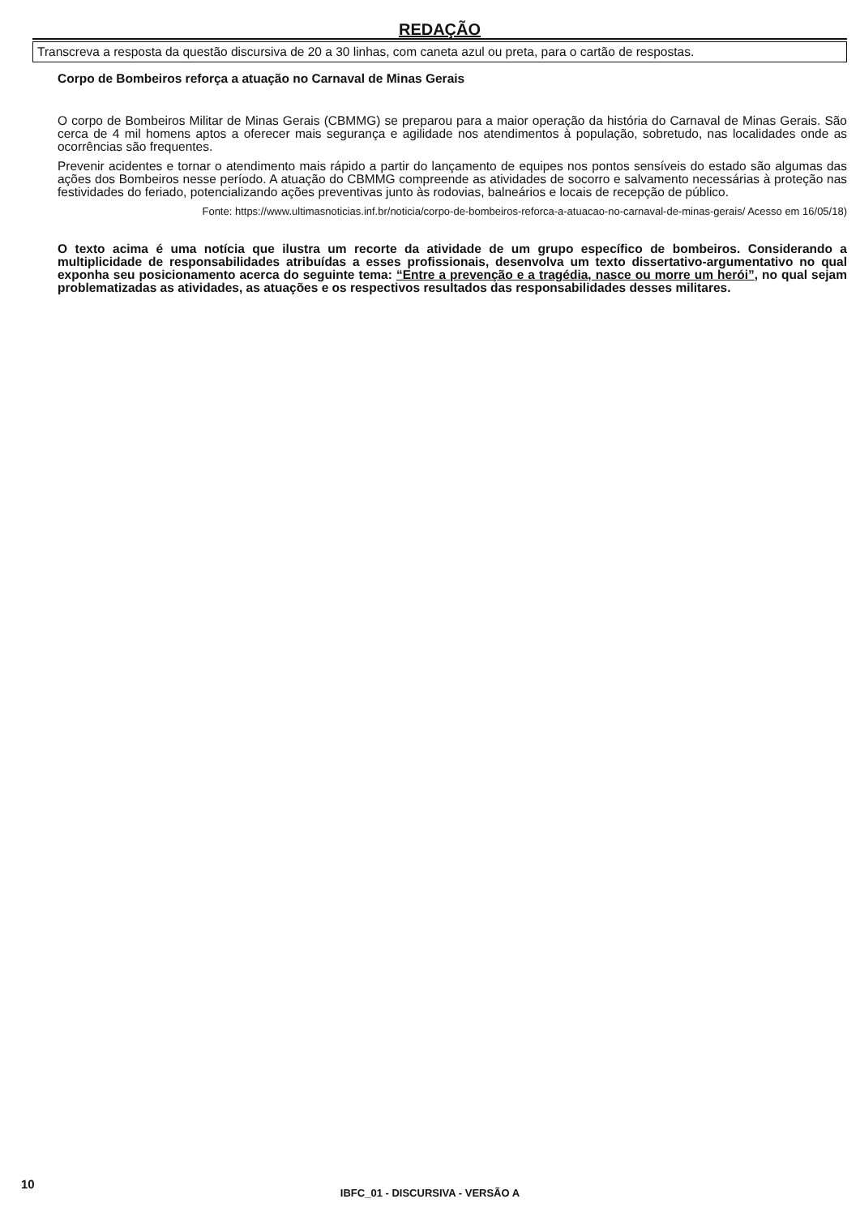REDAÇÃO
Transcreva a resposta da questão discursiva de 20 a 30 linhas, com caneta azul ou preta, para o cartão de respostas.
Corpo de Bombeiros reforça a atuação no Carnaval de Minas Gerais
O corpo de Bombeiros Militar de Minas Gerais (CBMMG) se preparou para a maior operação da história do Carnaval de Minas Gerais. São cerca de 4 mil homens aptos a oferecer mais segurança e agilidade nos atendimentos à população, sobretudo, nas localidades onde as ocorrências são frequentes.
Prevenir acidentes e tornar o atendimento mais rápido a partir do lançamento de equipes nos pontos sensíveis do estado são algumas das ações dos Bombeiros nesse período. A atuação do CBMMG compreende as atividades de socorro e salvamento necessárias à proteção nas festividades do feriado, potencializando ações preventivas junto às rodovias, balneários e locais de recepção de público.
Fonte: https://www.ultimasnoticias.inf.br/noticia/corpo-de-bombeiros-reforca-a-atuacao-no-carnaval-de-minas-gerais/ Acesso em 16/05/18)
O texto acima é uma notícia que ilustra um recorte da atividade de um grupo específico de bombeiros. Considerando a multiplicidade de responsabilidades atribuídas a esses profissionais, desenvolva um texto dissertativo-argumentativo no qual exponha seu posicionamento acerca do seguinte tema: “Entre a prevenção e a tragédia, nasce ou morre um herói”, no qual sejam problematizadas as atividades, as atuações e os respectivos resultados das responsabilidades desses militares.
10
IBFC_01 - DISCURSIVA - VERSÃO A